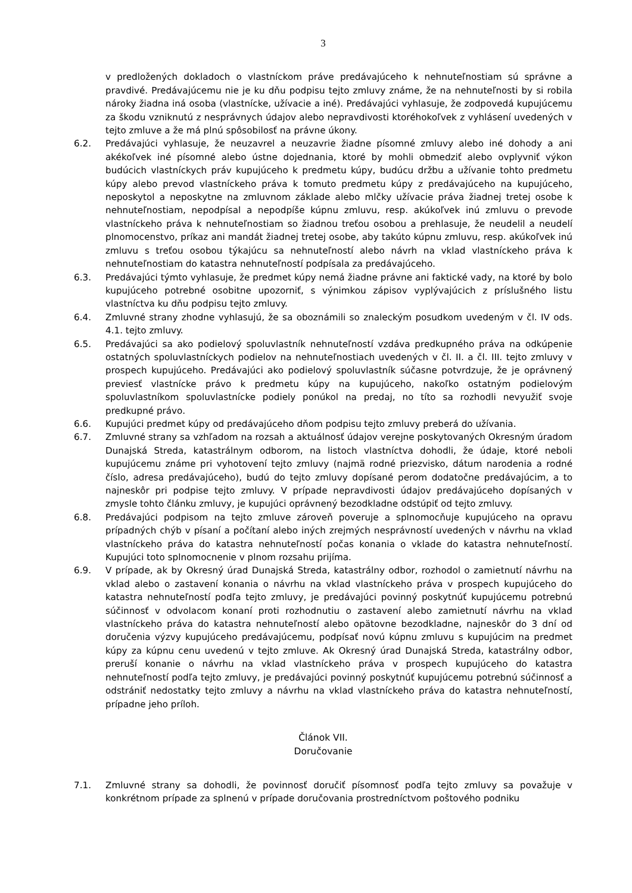3
v predložených dokladoch o vlastníckom práve predávajúceho k nehnuteľnostiam sú správne a pravdivé. Predávajúcemu nie je ku dňu podpisu tejto zmluvy známe, že na nehnuteľnosti by si robila nároky žiadna iná osoba (vlastnícke, užívacie a iné). Predávajúci vyhlasuje, že zodpovedá kupujúcemu za škodu vzniknutú z nesprávnych údajov alebo nepravdivosti ktoréhokoľvek z vyhlásení uvedených v tejto zmluve a že má plnú spôsobilosť na právne úkony.
6.2. Predávajúci vyhlasuje, že neuzavrel a neuzavrie žiadne písomné zmluvy alebo iné dohody a ani akékoľvek iné písomné alebo ústne dojednania, ktoré by mohli obmedziť alebo ovplyvniť výkon budúcich vlastníckych práv kupujúceho k predmetu kúpy, budúcu držbu a užívanie tohto predmetu kúpy alebo prevod vlastníckeho práva k tomuto predmetu kúpy z predávajúceho na kupujúceho, neposkytol a neposkytne na zmluvnom základe alebo mlčky užívacie práva žiadnej tretej osobe k nehnuteľnostiam, nepodpísal a nepodpíše kúpnu zmluvu, resp. akúkoľvek inú zmluvu o prevode vlastníckeho práva k nehnuteľnostiam so žiadnou treťou osobou a prehlasuje, že neudelil a neudelí plnomocenstvo, príkaz ani mandát žiadnej tretej osobe, aby takúto kúpnu zmluvu, resp. akúkoľvek inú zmluvu s treťou osobou týkajúcu sa nehnuteľností alebo návrh na vklad vlastníckeho práva k nehnuteľnostiam do katastra nehnuteľností podpísala za predávajúceho.
6.3. Predávajúci týmto vyhlasuje, že predmet kúpy nemá žiadne právne ani faktické vady, na ktoré by bolo kupujúceho potrebné osobitne upozorniť, s výnimkou zápisov vyplývajúcich z príslušného listu vlastníctva ku dňu podpisu tejto zmluvy.
6.4. Zmluvné strany zhodne vyhlasujú, že sa oboznámili so znaleckým posudkom uvedeným v čl. IV ods. 4.1. tejto zmluvy.
6.5. Predávajúci sa ako podielový spoluvlastník nehnuteľností vzdáva predkupného práva na odkúpenie ostatných spoluvlastníckych podielov na nehnuteľnostiach uvedených v čl. II. a čl. III. tejto zmluvy v prospech kupujúceho. Predávajúci ako podielový spoluvlastník súčasne potvrdzuje, že je oprávnený previesť vlastnícke právo k predmetu kúpy na kupujúceho, nakoľko ostatným podielovým spoluvlastníkom spoluvlastnícke podiely ponúkol na predaj, no títo sa rozhodli nevyužiť svoje predkupné právo.
6.6. Kupujúci predmet kúpy od predávajúceho dňom podpisu tejto zmluvy preberá do užívania.
6.7. Zmluvné strany sa vzhľadom na rozsah a aktuálnosť údajov verejne poskytovaných Okresným úradom Dunajská Streda, katastrálnym odborom, na listoch vlastníctva dohodli, že údaje, ktoré neboli kupujúcemu známe pri vyhotovení tejto zmluvy (najmä rodné priezvisko, dátum narodenia a rodné číslo, adresa predávajúceho), budú do tejto zmluvy dopísané perom dodatočne predávajúcim, a to najneskôr pri podpise tejto zmluvy. V prípade nepravdivosti údajov predávajúceho dopísaných v zmysle tohto článku zmluvy, je kupujúci oprávnený bezodkladne odstúpiť od tejto zmluvy.
6.8. Predávajúci podpisom na tejto zmluve zároveň poveruje a splnomocňuje kupujúceho na opravu prípadných chýb v písaní a počítaní alebo iných zrejmých nesprávností uvedených v návrhu na vklad vlastníckeho práva do katastra nehnuteľností počas konania o vklade do katastra nehnuteľností. Kupujúci toto splnomocnenie v plnom rozsahu prijíma.
6.9. V prípade, ak by Okresný úrad Dunajská Streda, katastrálny odbor, rozhodol o zamietnutí návrhu na vklad alebo o zastavení konania o návrhu na vklad vlastníckeho práva v prospech kupujúceho do katastra nehnuteľností podľa tejto zmluvy, je predávajúci povinný poskytnúť kupujúcemu potrebnú súčinnosť v odvolacom konaní proti rozhodnutiu o zastavení alebo zamietnutí návrhu na vklad vlastníckeho práva do katastra nehnuteľností alebo opätovne bezodkladne, najneskôr do 3 dní od doručenia výzvy kupujúceho predávajúcemu, podpísať novú kúpnu zmluvu s kupujúcim na predmet kúpy za kúpnu cenu uvedenú v tejto zmluve. Ak Okresný úrad Dunajská Streda, katastrálny odbor, preruší konanie o návrhu na vklad vlastníckeho práva v prospech kupujúceho do katastra nehnuteľností podľa tejto zmluvy, je predávajúci povinný poskytnúť kupujúcemu potrebnú súčinnosť a odstrániť nedostatky tejto zmluvy a návrhu na vklad vlastníckeho práva do katastra nehnuteľností, prípadne jeho príloh.
Článok VII.
Doručovanie
7.1. Zmluvné strany sa dohodli, že povinnosť doručiť písomnosť podľa tejto zmluvy sa považuje v konkrétnom prípade za splnenú v prípade doručovania prostredníctvom poštového podniku